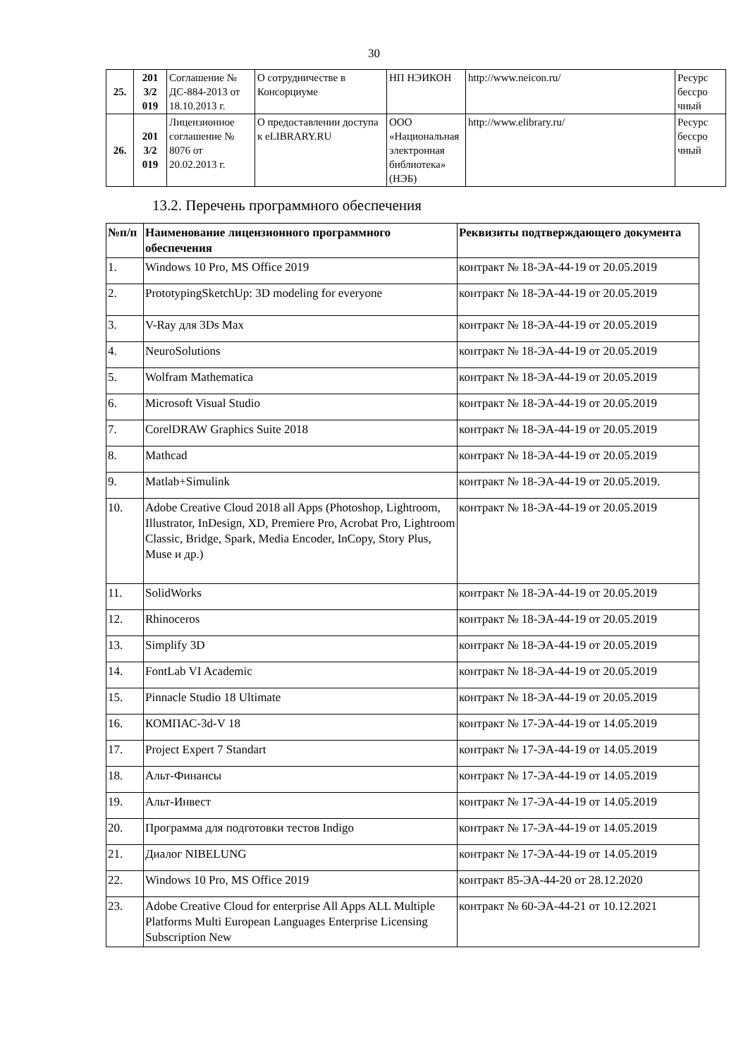30
| 25. | 201 3/2 019 | Соглашение № ДС-884-2013 от 18.10.2013 г. | О сотрудничестве в Консорциуме | НП НЭИКОН | http://www.neicon.ru/ | Ресурс бессро чный |
| 26. | 201 3/2 019 | Лицензионное соглашение № 8076 от 20.02.2013 г. | О предоставлении доступа к eLIBRARY.RU | ООО «Национальная электронная библиотека» (НЭБ) | http://www.elibrary.ru/ | Ресурс бессро чный |
13.2. Перечень программного обеспечения
| №п/п | Наименование лицензионного программного обеспечения | Реквизиты подтверждающего документа |
| --- | --- | --- |
| 1. | Windows 10 Pro, MS Office 2019 | контракт № 18-ЭА-44-19 от 20.05.2019 |
| 2. | PrototypingSketchUp: 3D modeling for everyone | контракт № 18-ЭА-44-19 от 20.05.2019 |
| 3. | V-Ray для 3Ds Max | контракт № 18-ЭА-44-19 от 20.05.2019 |
| 4. | NeuroSolutions | контракт № 18-ЭА-44-19 от 20.05.2019 |
| 5. | Wolfram Mathematica | контракт № 18-ЭА-44-19 от 20.05.2019 |
| 6. | Microsoft Visual Studio | контракт № 18-ЭА-44-19 от 20.05.2019 |
| 7. | CorelDRAW Graphics Suite 2018 | контракт № 18-ЭА-44-19 от 20.05.2019 |
| 8. | Mathcad | контракт № 18-ЭА-44-19 от 20.05.2019 |
| 9. | Matlab+Simulink | контракт № 18-ЭА-44-19 от 20.05.2019. |
| 10. | Adobe Creative Cloud 2018 all Apps (Photoshop, Lightroom, Illustrator, InDesign, XD, Premiere Pro, Acrobat Pro, Lightroom Classic, Bridge, Spark, Media Encoder, InCopy, Story Plus, Muse и др.) | контракт № 18-ЭА-44-19 от 20.05.2019 |
| 11. | SolidWorks | контракт № 18-ЭА-44-19 от 20.05.2019 |
| 12. | Rhinoceros | контракт № 18-ЭА-44-19 от 20.05.2019 |
| 13. | Simplify 3D | контракт № 18-ЭА-44-19 от 20.05.2019 |
| 14. | FontLab VI Academic | контракт № 18-ЭА-44-19 от 20.05.2019 |
| 15. | Pinnacle Studio 18 Ultimate | контракт № 18-ЭА-44-19 от 20.05.2019 |
| 16. | КОМПАС-3d-V 18 | контракт № 17-ЭА-44-19 от 14.05.2019 |
| 17. | Project Expert 7 Standart | контракт № 17-ЭА-44-19 от 14.05.2019 |
| 18. | Альт-Финансы | контракт № 17-ЭА-44-19 от 14.05.2019 |
| 19. | Альт-Инвест | контракт № 17-ЭА-44-19 от 14.05.2019 |
| 20. | Программа для подготовки тестов Indigo | контракт № 17-ЭА-44-19 от 14.05.2019 |
| 21. | Диалог NIBELUNG | контракт № 17-ЭА-44-19 от 14.05.2019 |
| 22. | Windows 10 Pro, MS Office 2019 | контракт 85-ЭА-44-20 от 28.12.2020 |
| 23. | Adobe Creative Cloud for enterprise All Apps ALL Multiple Platforms Multi European Languages Enterprise Licensing Subscription New | контракт № 60-ЭА-44-21 от 10.12.2021 |